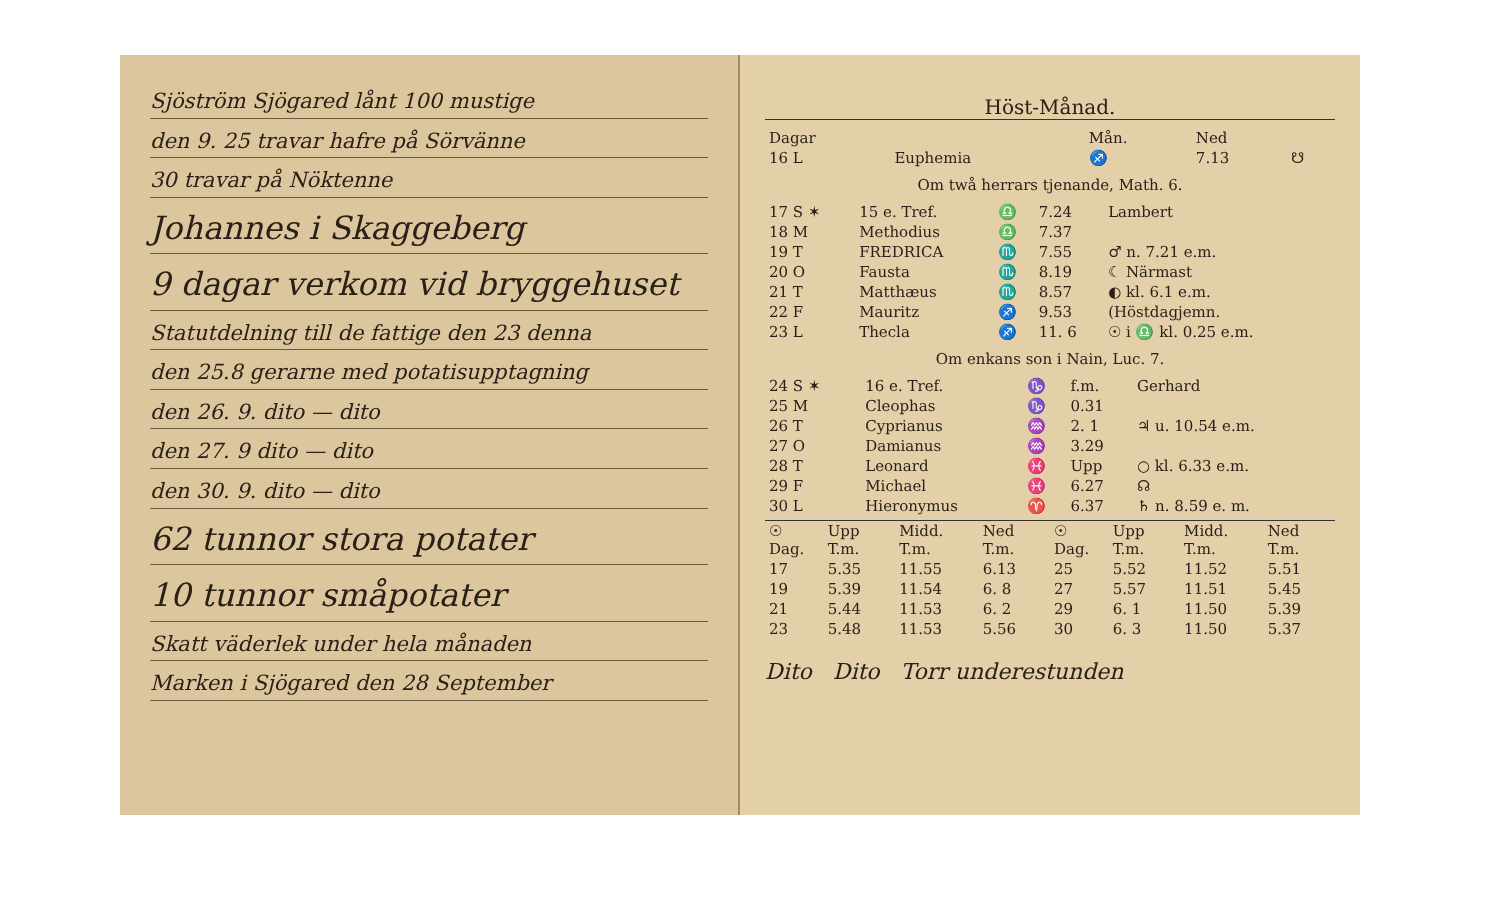Sjöström Sjögared lånt 100 mustige
den 9. 25 travar hafre på Sörvänne
30 travar på Nöktenne
Johannes i Skaggeberg
9 dagar verkom vid bryggehuset
Statutdelning till de fattige den 23 denna
den 25.8 gerarne med potatisupptagning
den 26. 9. dito — dito
den 27. 9 dito — dito
den 30. 9. dito — dito
62 tunnor stora potater
10 tunnor småpotater
Skatt väderlek under hela månaden
Marken i Sjögared den 28 September
Höst-Månad.
| Dagar | | Mån. | Ned | |
| --- | --- | --- | --- | --- |
| 16 L | Euphemia | ♐ | 7.13 | ☋ |
Om twå herrars tjenande, Math. 6.
| 17 S ✶ | 15 e. Tref. | ♎ | 7.24 | Lambert |
| 18 M | Methodius | ♎ | 7.37 | |
| 19 T | FREDRICA | ♏ | 7.55 | ♂ n. 7.21 e.m. |
| 20 O | Fausta | ♏ | 8.19 | ☾ Närmast |
| 21 T | Matthæus | ♏ | 8.57 | ◐ kl. 6.1 e.m. |
| 22 F | Mauritz | ♐ | 9.53 | (Höstdagjemn. |
| 23 L | Thecla | ♐ | 11. 6 | ☉ i ♎ kl. 0.25 e.m. |
Om enkans son i Nain, Luc. 7.
| 24 S ✶ | 16 e. Tref. | ♑ | f.m. | Gerhard |
| 25 M | Cleophas | ♑ | 0.31 | |
| 26 T | Cyprianus | ♒ | 2. 1 | ♃ u. 10.54 e.m. |
| 27 O | Damianus | ♒ | 3.29 | |
| 28 T | Leonard | ♓ | Upp | ○ kl. 6.33 e.m. |
| 29 F | Michael | ♓ | 6.27 | ☊ |
| 30 L | Hieronymus | ♈ | 6.37 | ♄ n. 8.59 e. m. |
| ☉ Dag. | Upp T.m. | Midd. T.m. | Ned T.m. | ☉ Dag. | Upp T.m. | Midd. T.m. | Ned T.m. |
| --- | --- | --- | --- | --- | --- | --- | --- |
| 17 | 5.35 | 11.55 | 6.13 | 25 | 5.52 | 11.52 | 5.51 |
| 19 | 5.39 | 11.54 | 6. 8 | 27 | 5.57 | 11.51 | 5.45 |
| 21 | 5.44 | 11.53 | 6. 2 | 29 | 6. 1 | 11.50 | 5.39 |
| 23 | 5.48 | 11.53 | 5.56 | 30 | 6. 3 | 11.50 | 5.37 |
Dito Dito Torr underestunden